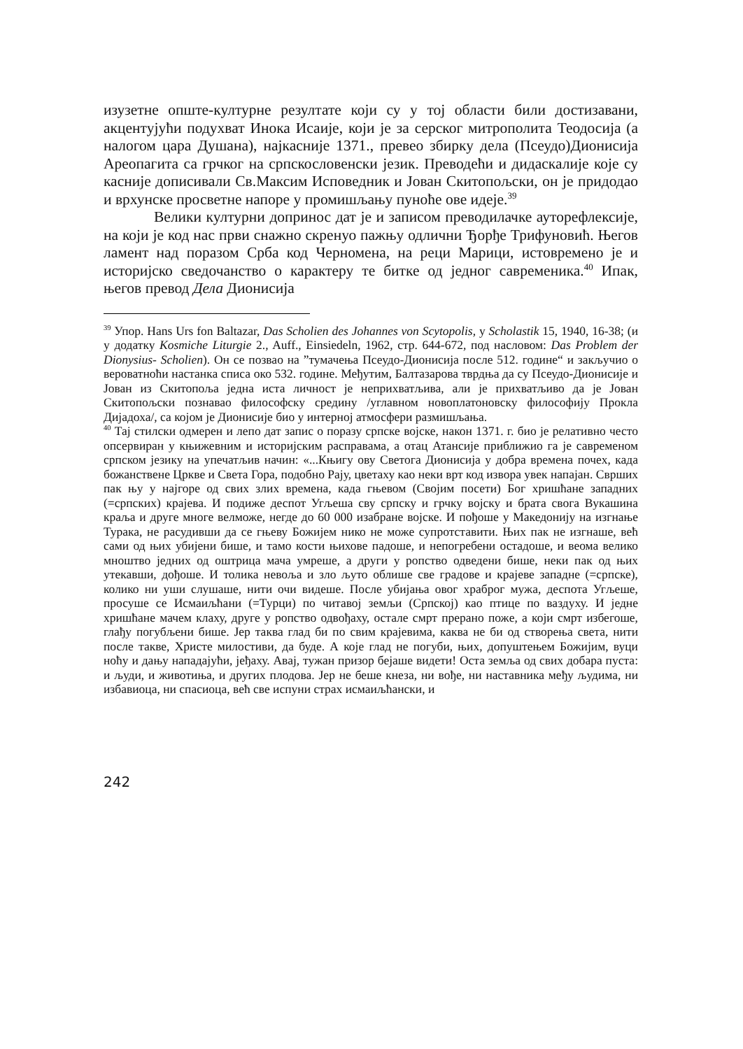изузетне опште-културне резултате који су у тој области били достизавани, акцентујући подухват Инока Исаије, који је за серског митрополита Теодосија (а налогом цара Душана), најкасније 1371., превео збирку дела (Псеудо)Дионисија Ареопагита са грчког на српскословенски језик. Преводећи и дидаскалије које су касније дописивали Св.Максим Исповедник и Јован Скитопољски, он је придодао и врхунске просветне напоре у промишљању пуноће ове идеје.<sup>39</sup>
Велики културни допринос дат је и записом преводилачке ауторефлексије, на који је код нас први снажно скренуо пажњу одлични Ђорђе Трифуновић. Његов ламент над поразом Срба код Черномена, на реци Марици, истовремено је и историјско сведочанство о карактеру те битке од једног савременика.<sup>40</sup> Ипак, његов превод Дела Дионисија
<sup>39</sup> Упор. Hans Urs fon Baltazar, Das Scholien des Johannes von Scytopolis, у Scholastik 15, 1940, 16-38; (и у додатку Kosmiche Liturgie 2., Auff., Einsiedeln, 1962, стр. 644-672, под насловом: Das Problem der Dionysius- Scholien). Он се позвао на ”тумачења Псеудо-Дионисија после 512. године“ и закључио о вероватноћи настанка списа око 532. године. Међутим, Балтазарова тврдња да су Псеудо-Дионисије и Јован из Скитопоља једна иста личност је неприхватљива, али је прихватљиво да је Јован Скитопољски познавао философску средину /углавном новоплатоновску философију Прокла Дијадоха/, са којом је Дионисије био у интерној атмосфери размишљања.
<sup>40</sup> Тај стилски одмерен и лепо дат запис о поразу српске војске, након 1371. г. био је релативно често опсервиран у књижевним и историјским расправама, а отац Атансије приближио га је савременом српском језику на упечатљив начин: «...Књигу ову Светога Дионисија у добра времена почех, када божанствене Цркве и Света Гора, подобно Рају, цветаху као неки врт код извора увек напајан. Сврших пак њу у најгоре од свих злих времена, када гњевом (Својим посети) Бог хришћане западних (=српских) крајева. И подиже деспот Угљеша сву српску и грчку војску и брата свога Вукашина краља и друге многе велможе, негде до 60 000 изабране војске. И пођоше у Македонију на изгнање Турака, не расудивши да се гњеву Божијем нико не може супротставити. Њих пак не изгнаше, већ сами од њих убијени бише, и тамо кости њихове падоше, и непогребени остадоше, и веома велико мноштво једних од оштрица мача умреше, а други у ропство одведени бише, неки пак од њих утекавши, дођоше. И толика невоља и зло љуто облише све градове и крајеве западне (=српске), колико ни уши слушаше, нити очи видеше. После убијања овог храброг мужа, деспота Угљеше, просуше се Исмаиљћани (=Турци) по читавој земљи (Српској) као птице по ваздуху. И једне хришћане мачем клаху, друге у ропство одвођаху, остале смрт прерано пожe, а који смрт избегоше, глађу погубљени бише. Јер таква глад би по свим крајевима, каква не би од створења света, нити после такве, Христе милостиви, да буде. А које глад не погуби, њих, допуштењем Божијим, вуци ноћу и дању нападајући, јеђаху. Авај, тужан призор бејаше видети! Оста земља од свих добара пуста: и људи, и животиња, и других плодова. Јер не беше кнеза, ни вође, ни наставника међу људима, ни избавиоца, ни спасиоца, већ све испуни страх исмаиљћански, и
242